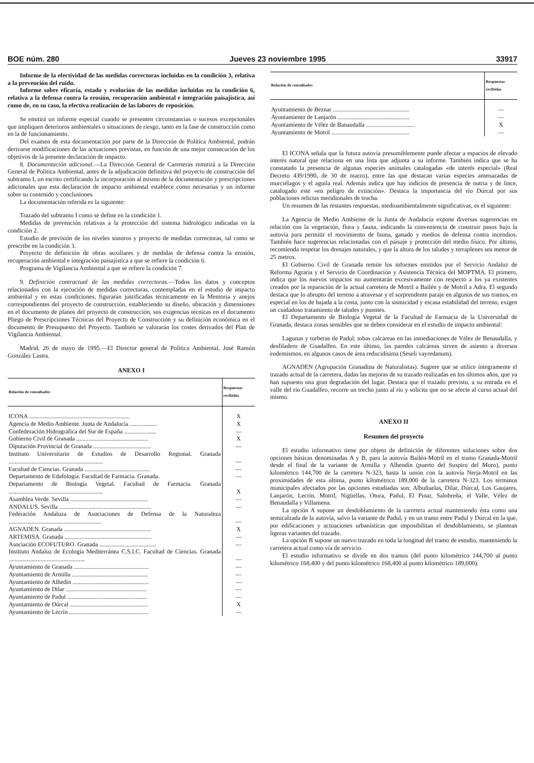BOE núm. 280 Jueves 23 noviembre 1995 33917
Informe de la efectividad de las medidas correctoras incluidas en la condición 3, relativa a la prevención del ruido.
Informe sobre eficacia, estado y evolución de las medidas incluidas en la condición 6, relativa a la defensa contra la erosión, recuperación ambiental e integración paisajística, así como de, en su caso, la efectiva realización de las labores de reposición.
Se emitirá un informe especial cuando se presenten circunstancias o sucesos excepcionales que impliquen deterioros ambientales o situaciones de riesgo, tanto en la fase de construcción como en la de funcionamiento.
Del examen de esta documentación por parte de la Dirección de Política Ambiental, podrán derivarse modificaciones de las actuaciones previstas, en función de una mejor consecución de los objetivos de la presente declaración de impacto.
8. Documentación adicional.—La Dirección General de Carreteras remitirá a la Dirección General de Política Ambiental, antes de la adjudicación definitiva del proyecto de construcción del subtramo I, un escrito certificando la incorporación al mismo de la documentación y prescripciones adicionales que esta declaración de impacto ambiental establece como necesarias y un informe sobre su contenido y conclusiones.
La documentación referida es la siguiente:
Trazado del subtramo I como se define en la condición 1.
Medidas de prevención relativas a la protección del sistema hidrológico indicadas en la condición 2.
Estudio de previsión de los niveles sonoros y proyecto de medidas correctoras, tal como se prescribe en la condición 3.
Proyecto de definición de obras auxiliares y de medidas de defensa contra la erosión, recuperación ambiental e integración paisajística a que se refiere la condición 6.
Programa de Vigilancia Ambiental a que se refiere la condición 7.
9. Definición contractual de las medidas correctoras.—Todos los datos y conceptos relacionados con la ejecución de medidas correctoras, contempladas en el estudio de impacto ambiental y en estas condiciones, figurarán justificadas técnicamente en la Memoria y anejos correspondientes del proyecto de construcción, estableciendo su diseño, ubicación y dimensiones en el documento de planos del proyecto de construcción, sus exigencias técnicas en el documento Pliego de Prescripciones Técnicas del Proyecto de Construcción y su definición económica en el documento de Presupuesto del Proyecto. También se valorarán los costes derivados del Plan de Vigilancia Ambiental.
Madrid, 26 de mayo de 1995.—El Director general de Política Ambiental, José Ramón González Lastra.
ANEXO I
| Relación de consultados | Respuestas recibidas |
| --- | --- |
| ICONA .................................................................. | X |
| Agencia de Medio Ambiente. Junta de Andalucía .................. | X |
| Confederación Hidrográfica del Sur de España ..................... | — |
| Gobierno Civil de Granada ............................................... | X |
| Diputación Provincial de Granada ...................................... | — |
| Instituto Universitario de Estudios de Desarrollo Regional. Granada .............................................................. | — |
| Facultad de Ciencias. Granada ........................................... | — |
| Departamento de Edafología. Facultad de Farmacia. Granada. | — |
| Departamento de Biología Vegetal. Facultad de Farmacia. Granada .............................................................. | X |
| Asamblea Verde. Sevilla ................................................... | — |
| ANDALUS. Sevilla ............................................................ | — |
| Federación Andaluza de Asociaciones de Defensa de la Naturaleza ............................................................. | — |
| AGNADEN. Granada ......................................................... | X |
| ARTEMISA. Granada ......................................................... | — |
| Asociación ECOFUTURO. Granada ..................................... | — |
| Instituto Andaluz de Ecología Mediterránea C.S.I.C. Facultad de Ciencias. Granada .................................................. | — |
| Ayuntamiento de Granada ................................................. | — |
| Ayuntamiento de Armilla .................................................. | — |
| Ayuntamiento de Alhedín .................................................. | — |
| Ayuntamiento de Dilar ..................................................... | — |
| Ayuntamiento de Padul .................................................... | — |
| Ayuntamiento de Dúrcal ................................................... | X |
| Ayuntamiento de Lecrín .................................................... | — |
| Relación de consultados | Respuestas recibidas |
| --- | --- |
| Ayuntamiento de Beznar .................................................. | — |
| Ayuntamiento de Lanjarón ............................................... | — |
| Ayuntamiento de Vélez de Banaudalla ................................ | X |
| Ayuntamiento de Motril ................................................... | — |
El ICONA señala que la futura autovía presumiblemente puede afectar a espacios de elevado interés natural que relaciona en una lista que adjunta a su informe. También indica que se ha constatado la presencia de algunas especies animales catalogadas «de interés especial» (Real Decreto 439/1990, de 30 de marzo), entre las que destacan varias especies amenazadas de murciélagos y el aguila real. Además indica que hay indicios de presencia de nutria y de lince, catalogado este «en peligro de extinción». Destaca la importancia del río Dúrcal por sus poblaciones relictas meridionales de trucha.
Un resumen de las restantes respuestas, medioambientalmente significativas, es el siguiente:
La Agencia de Medio Ambiente de la Junta de Andalucía expone diversas sugerencias en relación con la vegetación, flora y fauna, indicando la conveniencia de construir pasos bajo la autovía para permitir el movimiento de fauna, ganado y medios de defensa contra incendios. También hace sugerencias relacionadas con el paisaje y protección del medio físico. Por último, recomienda respetar los drenajes naturales, y que la altura de los taludes y terraplenes sea menor de 25 metros.
El Gobierno Civil de Granada remite los informes emitidos por el Servicio Andaluz de Reforma Agraria y el Servicio de Coordinación y Asistencia Técnica del MOPTMA. El primero, indica que los nuevos impactos no aumentarán excesivamente con respecto a los ya existentes creados por la reparación de la actual carretera de Motril a Bailén y de Motril a Adra. El segundo destaca que lo abrupto del terreno a atravesar y el sorprendente paraje en algunos de sus tramos, en especial en los de bajada a la costa, junto con la sismicidad y escasa estabilidad del terreno, exigen un cuidadoso tratamiento de taludes y puentes.
El Departamento de Biología Vegetal de la Facultad de Farmacia de la Universidad de Granada, destaca zonas sensibles que se deben considerar en el estudio de impacto ambiental:
Lagunas y turberas de Padul; tobas calcáreas en las inmediaciones de Vélez de Benaudalla, y desfiladero de Guadalfeo. En este último, las paredes calcáreas sirven de asiento a diversos endemismos, en algunos casos de área reducidísima (Seseli vayredanum).
AGNADEN (Agrupación Granadina de Naturalistas). Sugiere que se utilice íntegramente el trazado actual de la carretera, dadas las mejoras de su trazado realizadas en los últimos años, que ya han supuesto una gran degradación del lugar. Destaca que el trazado previsto, a su entrada en el valle del río Guadalfeo, recorre un trecho junto al río y solicita que no se afecte al curso actual del mismo.
ANEXO II
Resumen del proyecto
El estudio informativo tiene por objeto de definición de diferentes soluciones sobre dos opciones básicas denominadas A y B, para la autovía Bailén-Motril en el tramo Granada-Motril desde el final de la variante de Armilla y Alhendín (puerto del Suspiro del Moro), punto kilométrico 144,700 de la carretera N-323, hasta la unión con la autovía Nerja-Motril en las proximidades de esta última, punto kilométrico 189,000 de la carretera N-323. Los términos municipales afectados por las opciones estudiadas son: Albuñuelas, Dilar, Dúrcal, Los Gaujares, Lanjarón, Lecrín, Motril, Nigüellas, Otura, Padul, El Pinar, Salobreña, el Valle, Vélez de Benaudalla y Villamena.
La opción A supone un desdoblamiento de la carretera actual manteniendo ésta como una semicalzada de la autovía, salvo la variante de Padul, y en un tramo entre Padul y Dúrcal en la que, por edificaciones y actuaciones urbanísticas que imposibilitan el desdoblamiento, se plantean ligeras variantes del trazado.
La opción B supone un nuevo trazado en toda la longitud del tramo de estudio, manteniendo la carretera actual como vía de servicio.
El estudio informativo se divide en dos tramos (del punto kilométrico 144,700 al punto kilométrico 168,400 y del punto kilométrico 168,400 al punto kilométrico 189,000).